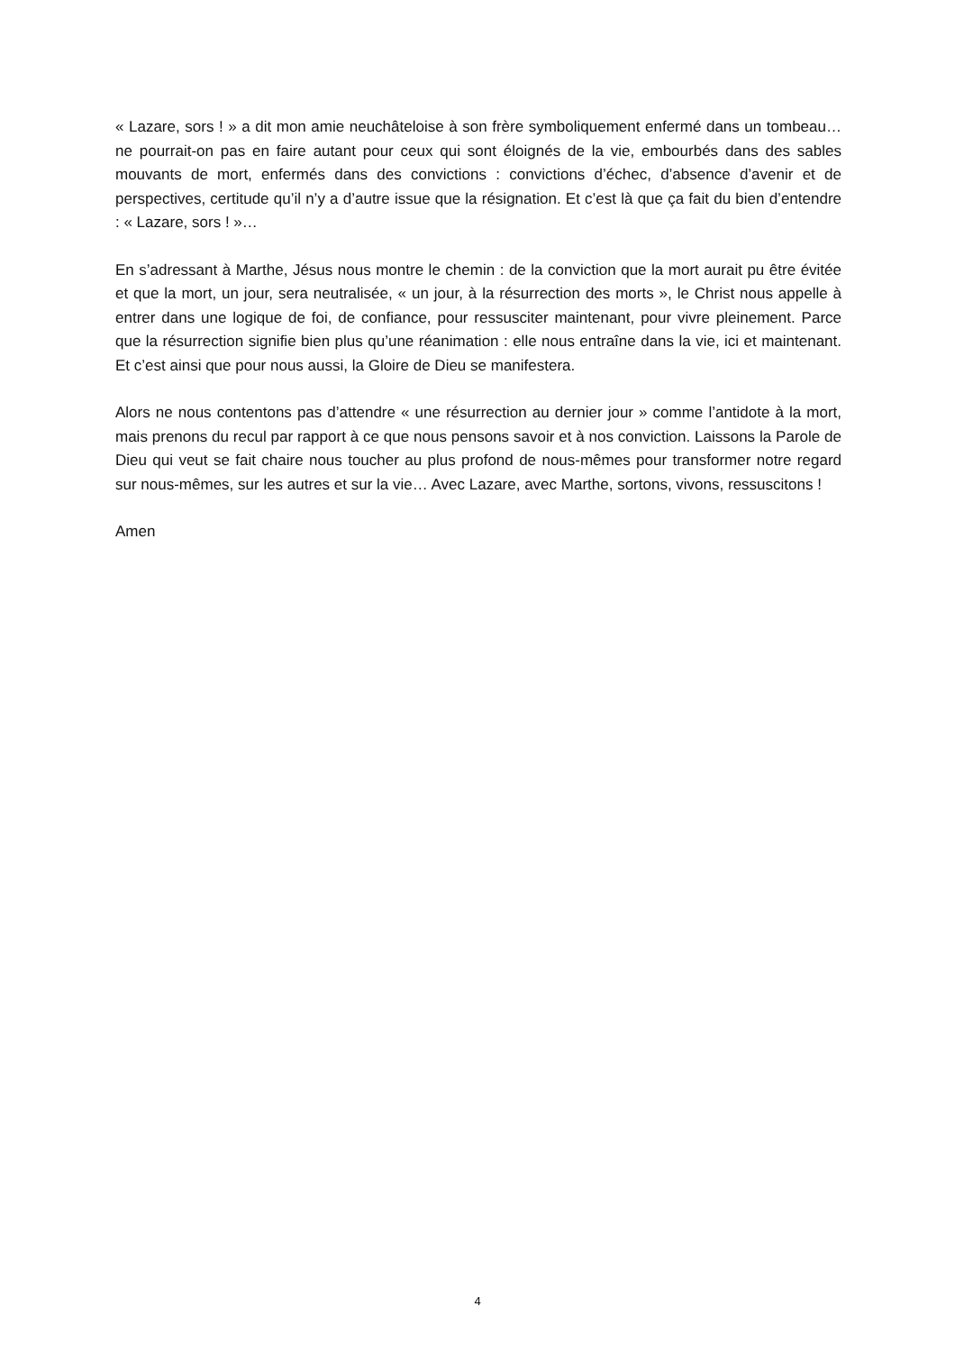« Lazare, sors ! » a dit mon amie neuchâteloise à son frère symboliquement enfermé dans un tombeau… ne pourrait-on pas en faire autant pour ceux qui sont éloignés de la vie, embourbés dans des sables mouvants de mort, enfermés dans des convictions : convictions d’échec, d’absence d’avenir et de perspectives, certitude qu’il n’y a d’autre issue que la résignation. Et c’est là que ça fait du bien d’entendre : « Lazare, sors ! »…
En s’adressant à Marthe, Jésus nous montre le chemin : de la conviction que la mort aurait pu être évitée et que la mort, un jour, sera neutralisée, « un jour, à la résurrection des morts », le Christ nous appelle à entrer dans une logique de foi, de confiance, pour ressusciter maintenant, pour vivre pleinement. Parce que la résurrection signifie bien plus qu’une réanimation : elle nous entraîne dans la vie, ici et maintenant. Et c’est ainsi que pour nous aussi, la Gloire de Dieu se manifestera.
Alors ne nous contentons pas d’attendre « une résurrection au dernier jour » comme l’antidote à la mort, mais prenons du recul par rapport à ce que nous pensons savoir et à nos conviction. Laissons la Parole de Dieu qui veut se fait chaire nous toucher au plus profond de nous-mêmes pour transformer notre regard sur nous-mêmes, sur les autres et sur la vie… Avec Lazare, avec Marthe, sortons, vivons, ressuscitons !
Amen
4